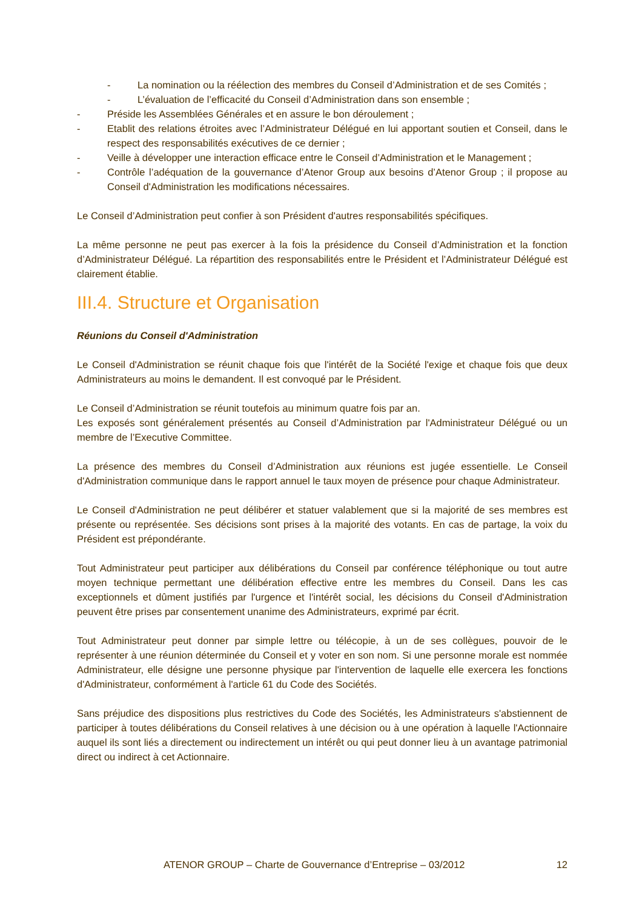- La nomination ou la réélection des membres du Conseil d’Administration et de ses Comités ;
- L’évaluation de l’efficacité du Conseil d’Administration dans son ensemble ;
- Préside les Assemblées Générales et en assure le bon déroulement ;
- Etablit des relations étroites avec l’Administrateur Délégué en lui apportant soutien et Conseil, dans le respect des responsabilités exécutives de ce dernier ;
- Veille à développer une interaction efficace entre le Conseil d’Administration et le Management ;
- Contrôle l’adéquation de la gouvernance d’Atenor Group aux besoins d’Atenor Group ; il propose au Conseil d'Administration les modifications nécessaires.
Le Conseil d’Administration peut confier à son Président d'autres responsabilités spécifiques.
La même personne ne peut pas exercer à la fois la présidence du Conseil d’Administration et la fonction d’Administrateur Délégué. La répartition des responsabilités entre le Président et l’Administrateur Délégué est clairement établie.
III.4. Structure et Organisation
Réunions du Conseil d'Administration
Le Conseil d'Administration se réunit chaque fois que l'intérêt de la Société l'exige et chaque fois que deux Administrateurs au moins le demandent. Il est convoqué par le Président.
Le Conseil d’Administration se réunit toutefois au minimum quatre fois par an.
Les exposés sont généralement présentés au Conseil d’Administration par l'Administrateur Délégué ou un membre de l’Executive Committee.
La présence des membres du Conseil d’Administration aux réunions est jugée essentielle. Le Conseil d'Administration communique dans le rapport annuel le taux moyen de présence pour chaque Administrateur.
Le Conseil d'Administration ne peut délibérer et statuer valablement que si la majorité de ses membres est présente ou représentée. Ses décisions sont prises à la majorité des votants. En cas de partage, la voix du Président est prépondérante.
Tout Administrateur peut participer aux délibérations du Conseil par conférence téléphonique ou tout autre moyen technique permettant une délibération effective entre les membres du Conseil. Dans les cas exceptionnels et dûment justifiés par l'urgence et l'intérêt social, les décisions du Conseil d'Administration peuvent être prises par consentement unanime des Administrateurs, exprimé par écrit.
Tout Administrateur peut donner par simple lettre ou télécopie, à un de ses collègues, pouvoir de le représenter à une réunion déterminée du Conseil et y voter en son nom. Si une personne morale est nommée Administrateur, elle désigne une personne physique par l'intervention de laquelle elle exercera les fonctions d'Administrateur, conformément à l'article 61 du Code des Sociétés.
Sans préjudice des dispositions plus restrictives du Code des Sociétés, les Administrateurs s'abstiennent de participer à toutes délibérations du Conseil relatives à une décision ou à une opération à laquelle l'Actionnaire auquel ils sont liés a directement ou indirectement un intérêt ou qui peut donner lieu à un avantage patrimonial direct ou indirect à cet Actionnaire.
ATENOR GROUP – Charte de Gouvernance d’Entreprise – 03/2012 12